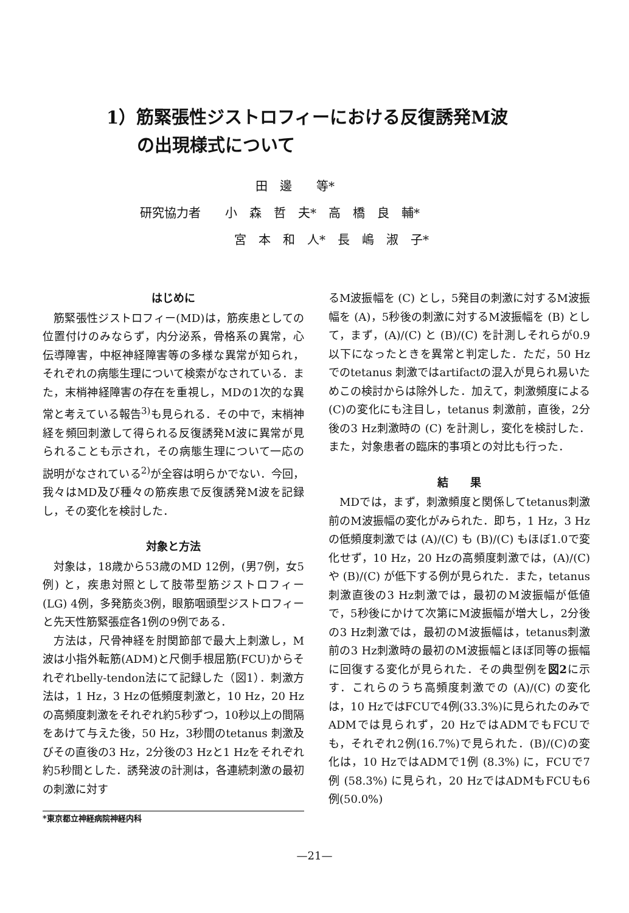1）筋緊張性ジストロフィーにおける反復誘発M波
の出現様式について
田　邊　　等*
研究協力者　　小　森　哲　夫*　高　橋　良　輔*
宮　本　和　人*　長　嶋　淑　子*
はじめに
筋緊張性ジストロフィー(MD)は，筋疾患としての位置付けのみならず，内分泌系，骨格系の異常，心伝導障害，中枢神経障害等の多様な異常が知られ，それぞれの病態生理について検索がなされている．また，末梢神経障害の存在を重視し，MDの1次的な異常と考えている報告<sup>3)</sup>も見られる．その中で，末梢神経を頻回刺激して得られる反復誘発M波に異常が見られることも示され，その病態生理について一応の説明がなされている<sup>2)</sup>が全容は明らかでない．今回，我々はMD及び種々の筋疾患で反復誘発M波を記録し，その変化を検討した．
対象と方法
対象は，18歳から53歳のMD 12例，(男7例，女5例) と，疾患対照として肢帯型筋ジストロフィー (LG) 4例，多発筋炎3例，眼筋咽頭型ジストロフィーと先天性筋緊張症各1例の9例である．
方法は，尺骨神経を肘関節部で最大上刺激し，M波は小指外転筋(ADM)と尺側手根屈筋(FCU)からそれぞれbelly-tendon法にて記録した（図1）．刺激方法は，1 Hz，3 Hzの低頻度刺激と，10 Hz，20 Hzの高頻度刺激をそれぞれ約5秒ずつ，10秒以上の間隔をあけて与えた後，50 Hz，3秒間のtetanus 刺激及びその直後の3 Hz，2分後の3 Hzと1 Hzをそれぞれ約5秒間とした．誘発波の計測は，各連続刺激の最初の刺激に対す
*東京都立神経病院神経内科
るM波振幅を (C) とし，5発目の刺激に対するM波振幅を (A)，5秒後の刺激に対するM波振幅を (B) として，まず，(A)/(C) と (B)/(C) を計測しそれらが0.9 以下になったときを異常と判定した．ただ，50 Hz でのtetanus 刺激ではartifactの混入が見られ易いためこの検討からは除外した．加えて，刺激頻度による(C)の変化にも注目し，tetanus 刺激前，直後，2分後の3 Hz刺激時の (C) を計測し，変化を検討した．また，対象患者の臨床的事項との対比も行った．
結　　果
MDでは，まず，刺激頻度と関係してtetanus刺激前のM波振幅の変化がみられた．即ち，1 Hz，3 Hzの低頻度刺激では (A)/(C) も (B)/(C) もほぼ1.0で変化せず，10 Hz，20 Hzの高頻度刺激では，(A)/(C) や (B)/(C) が低下する例が見られた．また，tetanus刺激直後の3 Hz刺激では，最初のM波振幅が低値で，5秒後にかけて次第にM波振幅が増大し，2分後の3 Hz刺激では，最初のM波振幅は，tetanus刺激前の3 Hz刺激時の最初のM波振幅とほぼ同等の振幅に回復する変化が見られた．その典型例を図2に示す．これらのうち高頻度刺激での (A)/(C) の変化は，10 HzではFCUで4例(33.3%)に見られたのみでADMでは見られず，20 HzではADMでもFCUでも，それぞれ2例(16.7%)で見られた．(B)/(C)の変化は，10 HzではADMで1例 (8.3%) に，FCUで7例 (58.3%) に見られ，20 HzではADMもFCUも6例(50.0%)
—21—